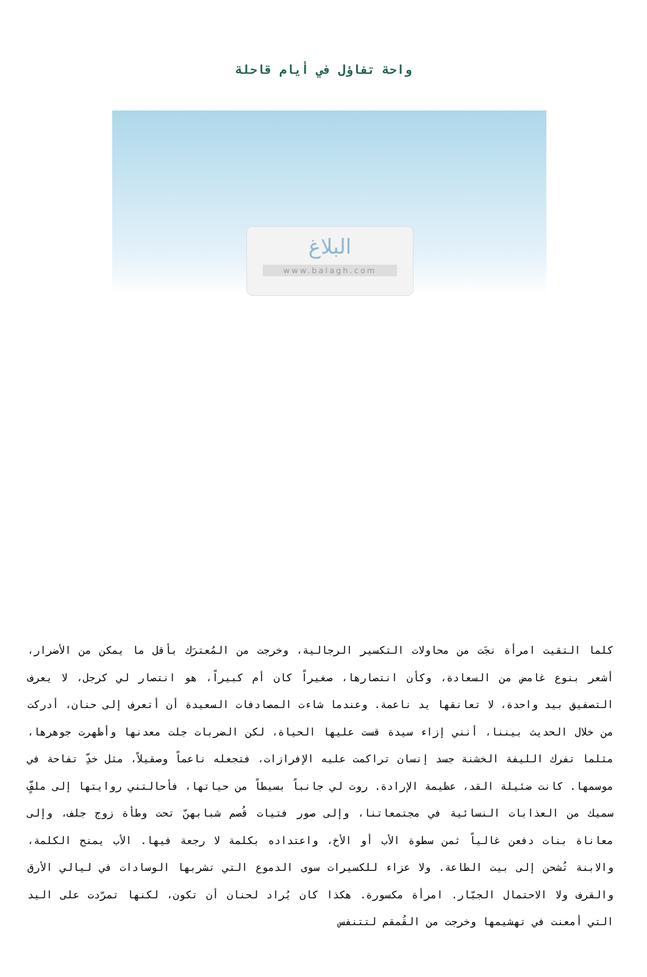واحة تفاؤل في أيام قاحلة
البلاغ
www.balagh.com
كلما التقيت امرأة نجَت من محاولات التكسير الرجالية، وخرجت من المُعترَك بأقل ما يمكن من الأضرار، أشعر بنوع غامض من السعادة، وكأن انتصارها، صغيراً كان أم كبيراً، هو انتصار لي كرجل، لا يعرف التصفيق بيد واحدة، لا تعانقها يد ناعمة. وعندما شاءت المصادفات السعيدة أن أتعرف إلى حنان، أدركت من خلال الحديث بيننا، أنني إزاء سيدة قست عليها الحياة، لكن الضربات جلت معدنها وأظهرت جوهرها، مثلما تفرك الليفة الخشنة جسد إنسان تراكمت عليه الإفرازات، فتجعله ناعماً وصقيلاً، مثل خدِّ تفاحة في موسمها. كانت ضئيلة القد، عظيمة الإرادة. روت لي جانباً بسيطاً من حياتها، فأحالتني روايتها إلى ملفٍّ سميك من العذابات النسائية في مجتمعاتنا، وإلى صور فتيات قُصم شبابهنّ تحت وطأة زوج جلف، وإلى معاناة بنات دفعن غالياً ثمن سطوة الأب أو الأخ، واعتداده بكلمة لا رجعة فيها. الأب يمنح الكلمة، والابنة تُشحن إلى بيت الطاعة. ولا عزاء للكسيرات سوى الدموع التي تشربها الوسادات في ليالي الأرق والقرف ولا الاحتمال الجبّار. امرأة مكسورة. هكذا كان يُراد لحنان أن تكون، لكنها تمرّدت على اليد التي أمعنت في تهشيمها وخرجت من القُمقم لتتنفس